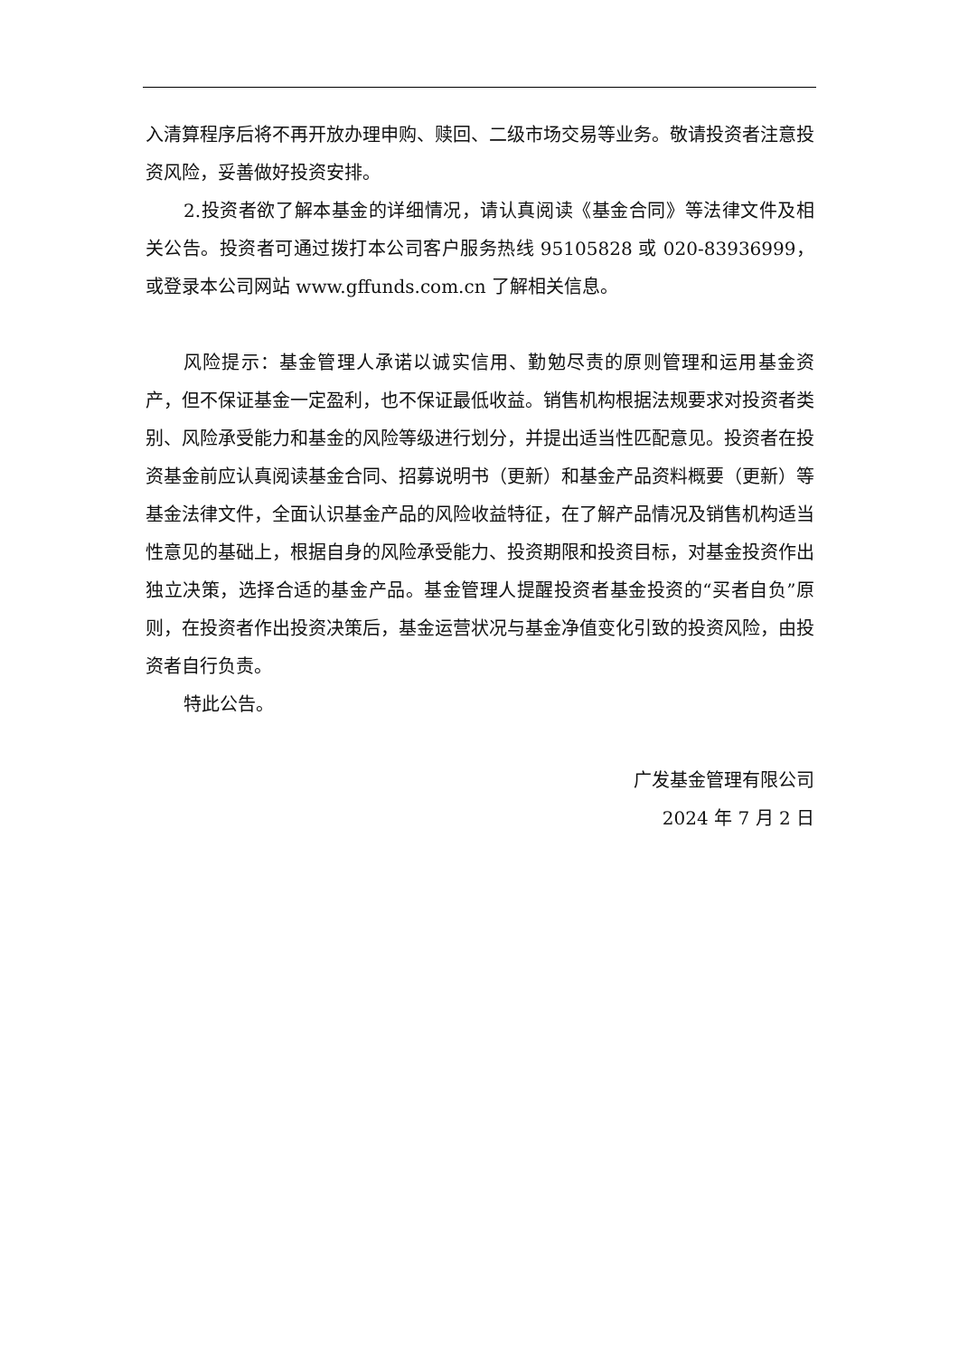入清算程序后将不再开放办理申购、赎回、二级市场交易等业务。敬请投资者注意投资风险，妥善做好投资安排。
2.投资者欲了解本基金的详细情况，请认真阅读《基金合同》等法律文件及相关公告。投资者可通过拨打本公司客户服务热线 95105828 或 020-83936999，或登录本公司网站 www.gffunds.com.cn 了解相关信息。
风险提示：基金管理人承诺以诚实信用、勤勉尽责的原则管理和运用基金资产，但不保证基金一定盈利，也不保证最低收益。销售机构根据法规要求对投资者类别、风险承受能力和基金的风险等级进行划分，并提出适当性匹配意见。投资者在投资基金前应认真阅读基金合同、招募说明书（更新）和基金产品资料概要（更新）等基金法律文件，全面认识基金产品的风险收益特征，在了解产品情况及销售机构适当性意见的基础上，根据自身的风险承受能力、投资期限和投资目标，对基金投资作出独立决策，选择合适的基金产品。基金管理人提醒投资者基金投资的“买者自负”原则，在投资者作出投资决策后，基金运营状况与基金净值变化引致的投资风险，由投资者自行负责。
特此公告。
广发基金管理有限公司
2024 年 7 月 2 日